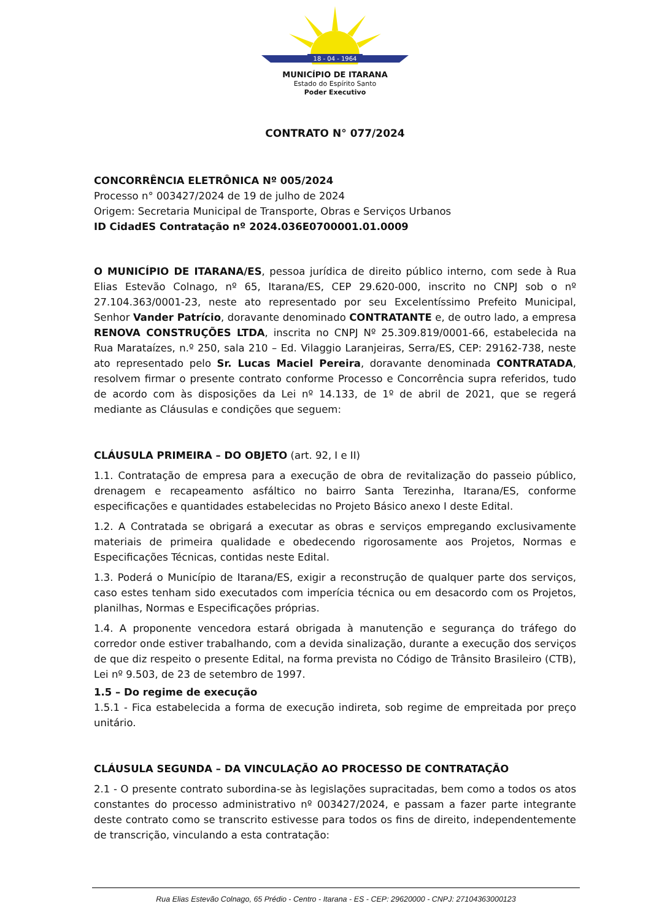18 - 04 - 1964
MUNICÍPIO DE ITARANA
Estado do Espírito Santo
Poder Executivo
CONTRATO N° 077/2024
CONCORRÊNCIA ELETRÔNICA Nº 005/2024
Processo n° 003427/2024 de 19 de julho de 2024
Origem: Secretaria Municipal de Transporte, Obras e Serviços Urbanos
ID CidadES Contratação nº 2024.036E0700001.01.0009
O MUNICÍPIO DE ITARANA/ES, pessoa jurídica de direito público interno, com sede à Rua Elias Estevão Colnago, nº 65, Itarana/ES, CEP 29.620-000, inscrito no CNPJ sob o nº 27.104.363/0001-23, neste ato representado por seu Excelentíssimo Prefeito Municipal, Senhor Vander Patrício, doravante denominado CONTRATANTE e, de outro lado, a empresa RENOVA CONSTRUÇÕES LTDA, inscrita no CNPJ Nº 25.309.819/0001-66, estabelecida na Rua Marataízes, n.º 250, sala 210 – Ed. Vilaggio Laranjeiras, Serra/ES, CEP: 29162-738, neste ato representado pelo Sr. Lucas Maciel Pereira, doravante denominada CONTRATADA, resolvem firmar o presente contrato conforme Processo e Concorrência supra referidos, tudo de acordo com às disposições da Lei nº 14.133, de 1º de abril de 2021, que se regerá mediante as Cláusulas e condições que seguem:
CLÁUSULA PRIMEIRA – DO OBJETO (art. 92, I e II)
1.1. Contratação de empresa para a execução de obra de revitalização do passeio público, drenagem e recapeamento asfáltico no bairro Santa Terezinha, Itarana/ES, conforme especificações e quantidades estabelecidas no Projeto Básico anexo I deste Edital.
1.2. A Contratada se obrigará a executar as obras e serviços empregando exclusivamente materiais de primeira qualidade e obedecendo rigorosamente aos Projetos, Normas e Especificações Técnicas, contidas neste Edital.
1.3. Poderá o Município de Itarana/ES, exigir a reconstrução de qualquer parte dos serviços, caso estes tenham sido executados com imperícia técnica ou em desacordo com os Projetos, planilhas, Normas e Especificações próprias.
1.4. A proponente vencedora estará obrigada à manutenção e segurança do tráfego do corredor onde estiver trabalhando, com a devida sinalização, durante a execução dos serviços de que diz respeito o presente Edital, na forma prevista no Código de Trânsito Brasileiro (CTB), Lei nº 9.503, de 23 de setembro de 1997.
1.5 – Do regime de execução
1.5.1 - Fica estabelecida a forma de execução indireta, sob regime de empreitada por preço unitário.
CLÁUSULA SEGUNDA – DA VINCULAÇÃO AO PROCESSO DE CONTRATAÇÃO
2.1 - O presente contrato subordina-se às legislações supracitadas, bem como a todos os atos constantes do processo administrativo nº 003427/2024, e passam a fazer parte integrante deste contrato como se transcrito estivesse para todos os fins de direito, independentemente de transcrição, vinculando a esta contratação:
Rua Elias Estevão Colnago, 65 Prédio - Centro - Itarana - ES - CEP: 29620000 - CNPJ: 27104363000123